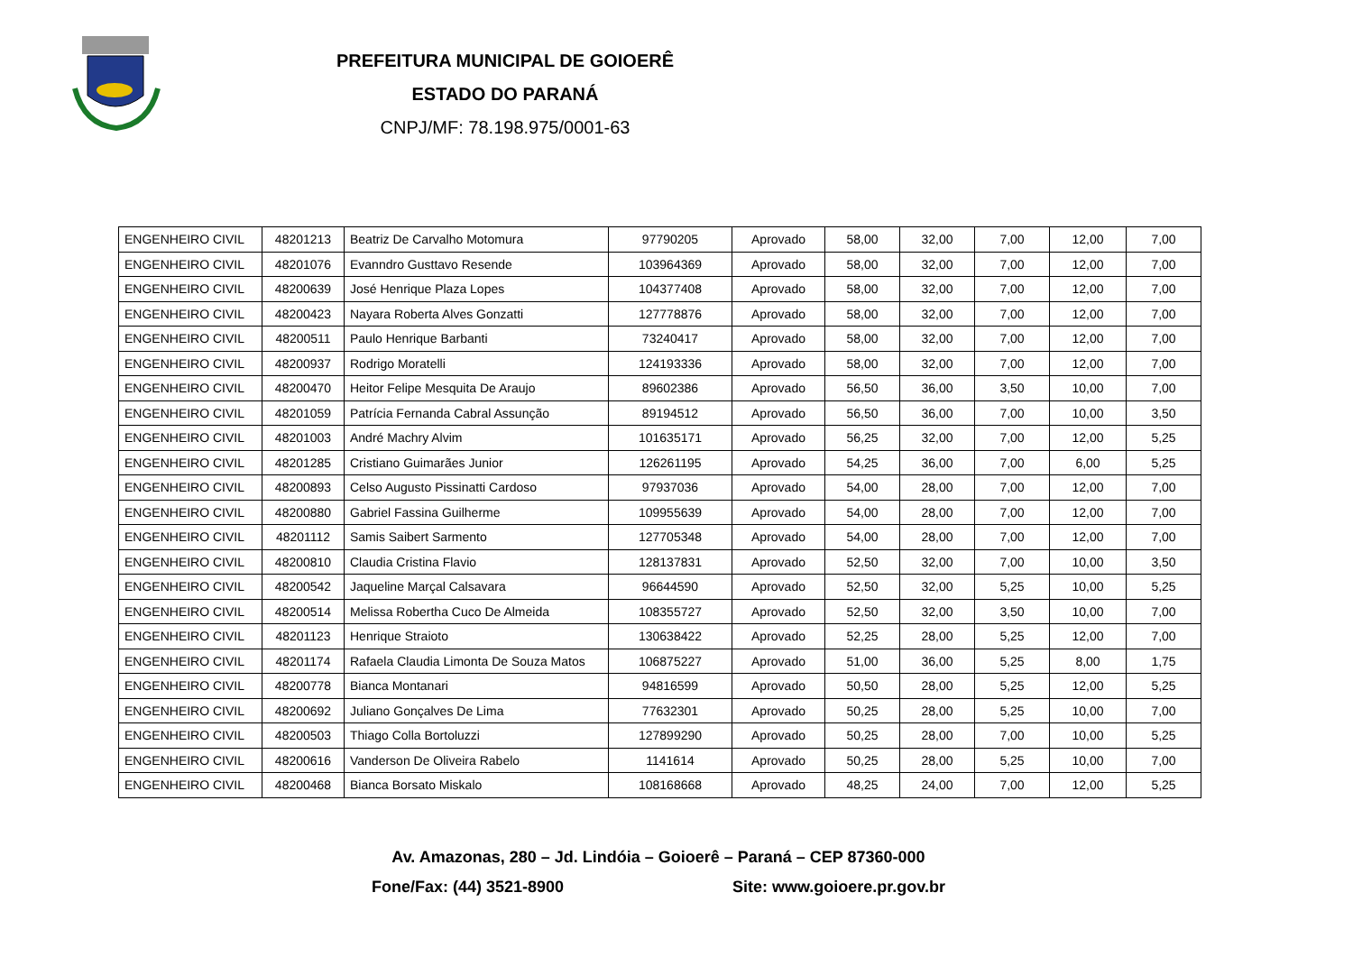PREFEITURA MUNICIPAL DE GOIOERÊ
ESTADO DO PARANÁ
CNPJ/MF: 78.198.975/0001-63
| ENGENHEIRO CIVIL | 48201213 | Beatriz De Carvalho Motomura | 97790205 | Aprovado | 58,00 | 32,00 | 7,00 | 12,00 | 7,00 |
| ENGENHEIRO CIVIL | 48201076 | Evanndro Gusttavo Resende | 103964369 | Aprovado | 58,00 | 32,00 | 7,00 | 12,00 | 7,00 |
| ENGENHEIRO CIVIL | 48200639 | José Henrique Plaza Lopes | 104377408 | Aprovado | 58,00 | 32,00 | 7,00 | 12,00 | 7,00 |
| ENGENHEIRO CIVIL | 48200423 | Nayara Roberta Alves Gonzatti | 127778876 | Aprovado | 58,00 | 32,00 | 7,00 | 12,00 | 7,00 |
| ENGENHEIRO CIVIL | 48200511 | Paulo Henrique Barbanti | 73240417 | Aprovado | 58,00 | 32,00 | 7,00 | 12,00 | 7,00 |
| ENGENHEIRO CIVIL | 48200937 | Rodrigo Moratelli | 124193336 | Aprovado | 58,00 | 32,00 | 7,00 | 12,00 | 7,00 |
| ENGENHEIRO CIVIL | 48200470 | Heitor Felipe Mesquita De Araujo | 89602386 | Aprovado | 56,50 | 36,00 | 3,50 | 10,00 | 7,00 |
| ENGENHEIRO CIVIL | 48201059 | Patrícia Fernanda Cabral Assunção | 89194512 | Aprovado | 56,50 | 36,00 | 7,00 | 10,00 | 3,50 |
| ENGENHEIRO CIVIL | 48201003 | André Machry Alvim | 101635171 | Aprovado | 56,25 | 32,00 | 7,00 | 12,00 | 5,25 |
| ENGENHEIRO CIVIL | 48201285 | Cristiano Guimarães Junior | 126261195 | Aprovado | 54,25 | 36,00 | 7,00 | 6,00 | 5,25 |
| ENGENHEIRO CIVIL | 48200893 | Celso Augusto Pissinatti Cardoso | 97937036 | Aprovado | 54,00 | 28,00 | 7,00 | 12,00 | 7,00 |
| ENGENHEIRO CIVIL | 48200880 | Gabriel Fassina Guilherme | 109955639 | Aprovado | 54,00 | 28,00 | 7,00 | 12,00 | 7,00 |
| ENGENHEIRO CIVIL | 48201112 | Samis Saibert Sarmento | 127705348 | Aprovado | 54,00 | 28,00 | 7,00 | 12,00 | 7,00 |
| ENGENHEIRO CIVIL | 48200810 | Claudia Cristina Flavio | 128137831 | Aprovado | 52,50 | 32,00 | 7,00 | 10,00 | 3,50 |
| ENGENHEIRO CIVIL | 48200542 | Jaqueline Marçal Calsavara | 96644590 | Aprovado | 52,50 | 32,00 | 5,25 | 10,00 | 5,25 |
| ENGENHEIRO CIVIL | 48200514 | Melissa Robertha Cuco De Almeida | 108355727 | Aprovado | 52,50 | 32,00 | 3,50 | 10,00 | 7,00 |
| ENGENHEIRO CIVIL | 48201123 | Henrique Straioto | 130638422 | Aprovado | 52,25 | 28,00 | 5,25 | 12,00 | 7,00 |
| ENGENHEIRO CIVIL | 48201174 | Rafaela Claudia Limonta De Souza Matos | 106875227 | Aprovado | 51,00 | 36,00 | 5,25 | 8,00 | 1,75 |
| ENGENHEIRO CIVIL | 48200778 | Bianca Montanari | 94816599 | Aprovado | 50,50 | 28,00 | 5,25 | 12,00 | 5,25 |
| ENGENHEIRO CIVIL | 48200692 | Juliano Gonçalves De Lima | 77632301 | Aprovado | 50,25 | 28,00 | 5,25 | 10,00 | 7,00 |
| ENGENHEIRO CIVIL | 48200503 | Thiago Colla Bortoluzzi | 127899290 | Aprovado | 50,25 | 28,00 | 7,00 | 10,00 | 5,25 |
| ENGENHEIRO CIVIL | 48200616 | Vanderson De Oliveira Rabelo | 1141614 | Aprovado | 50,25 | 28,00 | 5,25 | 10,00 | 7,00 |
| ENGENHEIRO CIVIL | 48200468 | Bianca Borsato Miskalo | 108168668 | Aprovado | 48,25 | 24,00 | 7,00 | 12,00 | 5,25 |
Av. Amazonas, 280 – Jd. Lindóia – Goioerê – Paraná – CEP 87360-000
Fone/Fax: (44) 3521-8900 Site: www.goioere.pr.gov.br